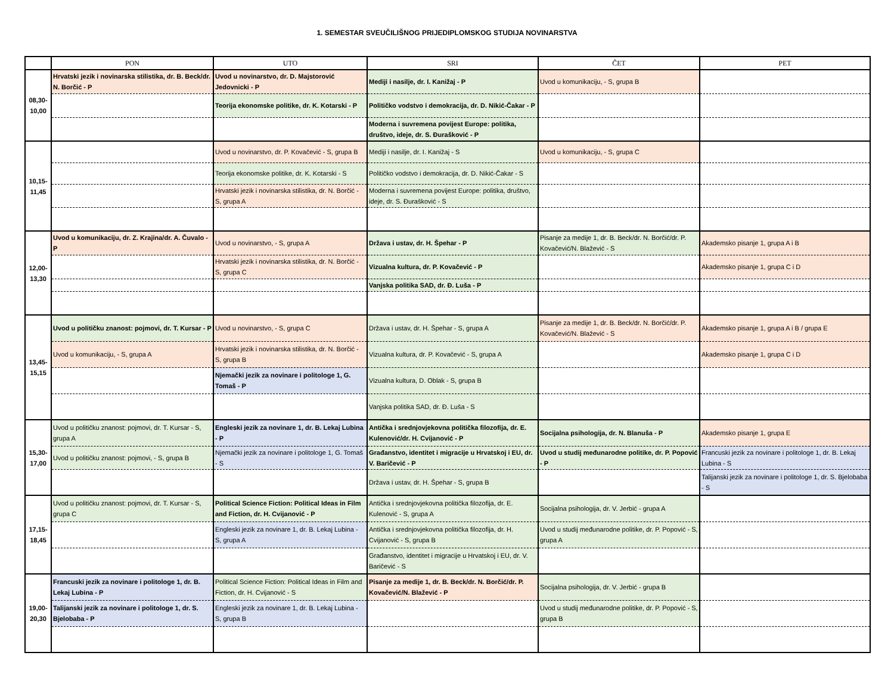1. SEMESTAR SVEUČILIŠNOG PRIJEDIPLOMSKOG STUDIJA NOVINARSTVA
| | PON | UTO | SRI | ČET | PET |
| --- | --- | --- | --- | --- | --- |
| 08,30- 10,00 | Hrvatski jezik i novinarska stilistika, dr. B. Beck/dr. N. Borčić - P | Uvod u novinarstvo, dr. D. Majstorović Jedovnicki - P | Mediji i nasilje, dr. I. Kanižaj - P | Uvod u komunikaciju, - S, grupa B | |
| | | Teorija ekonomske politike, dr. K. Kotarski - P | Političko vodstvo i demokracija, dr. D. Nikić-Čakar - P | | |
| | | | Moderna i suvremena povijest Europe: politika, društvo, ideje, dr. S. Đurašković - P | | |
| 10,15- 11,45 | | Uvod u novinarstvo, dr. P. Kovačević - S, grupa B | Mediji i nasilje, dr. I. Kanižaj - S | Uvod u komunikaciju, - S, grupa C | |
| | | Teorija ekonomske politike, dr. K. Kotarski - S | Političko vodstvo i demokracija, dr. D. Nikić-Čakar - S | | |
| | | Hrvatski jezik i novinarska stilistika, dr. N. Borčić - S, grupa A | Moderna i suvremena povijest Europe: politika, društvo, ideje, dr. S. Đurašković - S | | |
| 12,00- 13,30 | Uvod u komunikaciju, dr. Z. Krajina/dr. A. Čuvalo - P | Uvod u novinarstvo, - S, grupa A | Država i ustav, dr. H. Špehar - P | Pisanje za medije 1, dr. B. Beck/dr. N. Borčić/dr. P. Kovačević/N. Blažević - S | Akademsko pisanje 1, grupa A i B |
| | | Hrvatski jezik i novinarska stilistika, dr. N. Borčić - S, grupa C | Vizualna kultura, dr. P. Kovačević - P | | Akademsko pisanje 1, grupa C i D |
| | | | Vanjska politika SAD, dr. Đ. Luša - P | | |
| 13,45- 15,15 | Uvod u političku znanost: pojmovi, dr. T. Kursar - P | Uvod u novinarstvo, - S, grupa C | Država i ustav, dr. H. Špehar - S, grupa A | Pisanje za medije 1, dr. B. Beck/dr. N. Borčić/dr. P. Kovačević/N. Blažević - S | Akademsko pisanje 1, grupa A i B / grupa E |
| | Uvod u komunikaciju, - S, grupa A | Hrvatski jezik i novinarska stilistika, dr. N. Borčić - S, grupa B | Vizualna kultura, dr. P. Kovačević - S, grupa A | | Akademsko pisanje 1, grupa C i D |
| | | Njemački jezik za novinare i politologe 1, G. Tomaš - P | Vizualna kultura, D. Oblak - S, grupa B | | |
| | | | Vanjska politika SAD, dr. Đ. Luša - S | | |
| 15,30- 17,00 | Uvod u političku znanost: pojmovi, dr. T. Kursar - S, grupa A | Engleski jezik za novinare 1, dr. B. Lekaj Lubina - P | Antička i srednjovjekovna politička filozofija, dr. E. Kulenović/dr. H. Cvijanović - P | Socijalna psihologija, dr. N. Blanuša - P | Akademsko pisanje 1, grupa E |
| | Uvod u političku znanost: pojmovi, - S, grupa B | Njemački jezik za novinare i politologe 1, G. Tomaš - S | Građanstvo, identitet i migracije u Hrvatskoj i EU, dr. V. Baričević - P | Uvod u studij međunarodne politike, dr. P. Popović - P | Francuski jezik za novinare i politologe 1, dr. B. Lekaj Lubina - S |
| | | | Država i ustav, dr. H. Špehar - S, grupa B | | Talijanski jezik za novinare i politologe 1, dr. S. Bjelobaba - S |
| 17,15- 18,45 | Uvod u političku znanost: pojmovi, dr. T. Kursar - S, grupa C | Political Science Fiction: Political Ideas in Film and Fiction, dr. H. Cvijanović - P | Antička i srednjovjekovna politička filozofija, dr. E. Kulenović - S, grupa A | Socijalna psihologija, dr. V. Jerbić - grupa A | |
| | | Engleski jezik za novinare 1, dr. B. Lekaj Lubina - S, grupa A | Antička i srednjovjekovna politička filozofija, dr. H. Cvijanović - S, grupa B | Uvod u studij međunarodne politike, dr. P. Popović - S, grupa A | |
| | | | Građanstvo, identitet i migracije u Hrvatskoj i EU, dr. V. Baričević - S | | |
| 19,00- 20,30 | Francuski jezik za novinare i politologe 1, dr. B. Lekaj Lubina - P | Political Science Fiction: Political Ideas in Film and Fiction, dr. H. Cvijanović - S | Pisanje za medije 1, dr. B. Beck/dr. N. Borčić/dr. P. Kovačević/N. Blažević - P | Socijalna psihologija, dr. V. Jerbić - grupa B | |
| | Talijanski jezik za novinare i politologe 1, dr. S. Bjelobaba - P | Engleski jezik za novinare 1, dr. B. Lekaj Lubina - S, grupa B | | Uvod u studij međunarodne politike, dr. P. Popović - S, grupa B | |